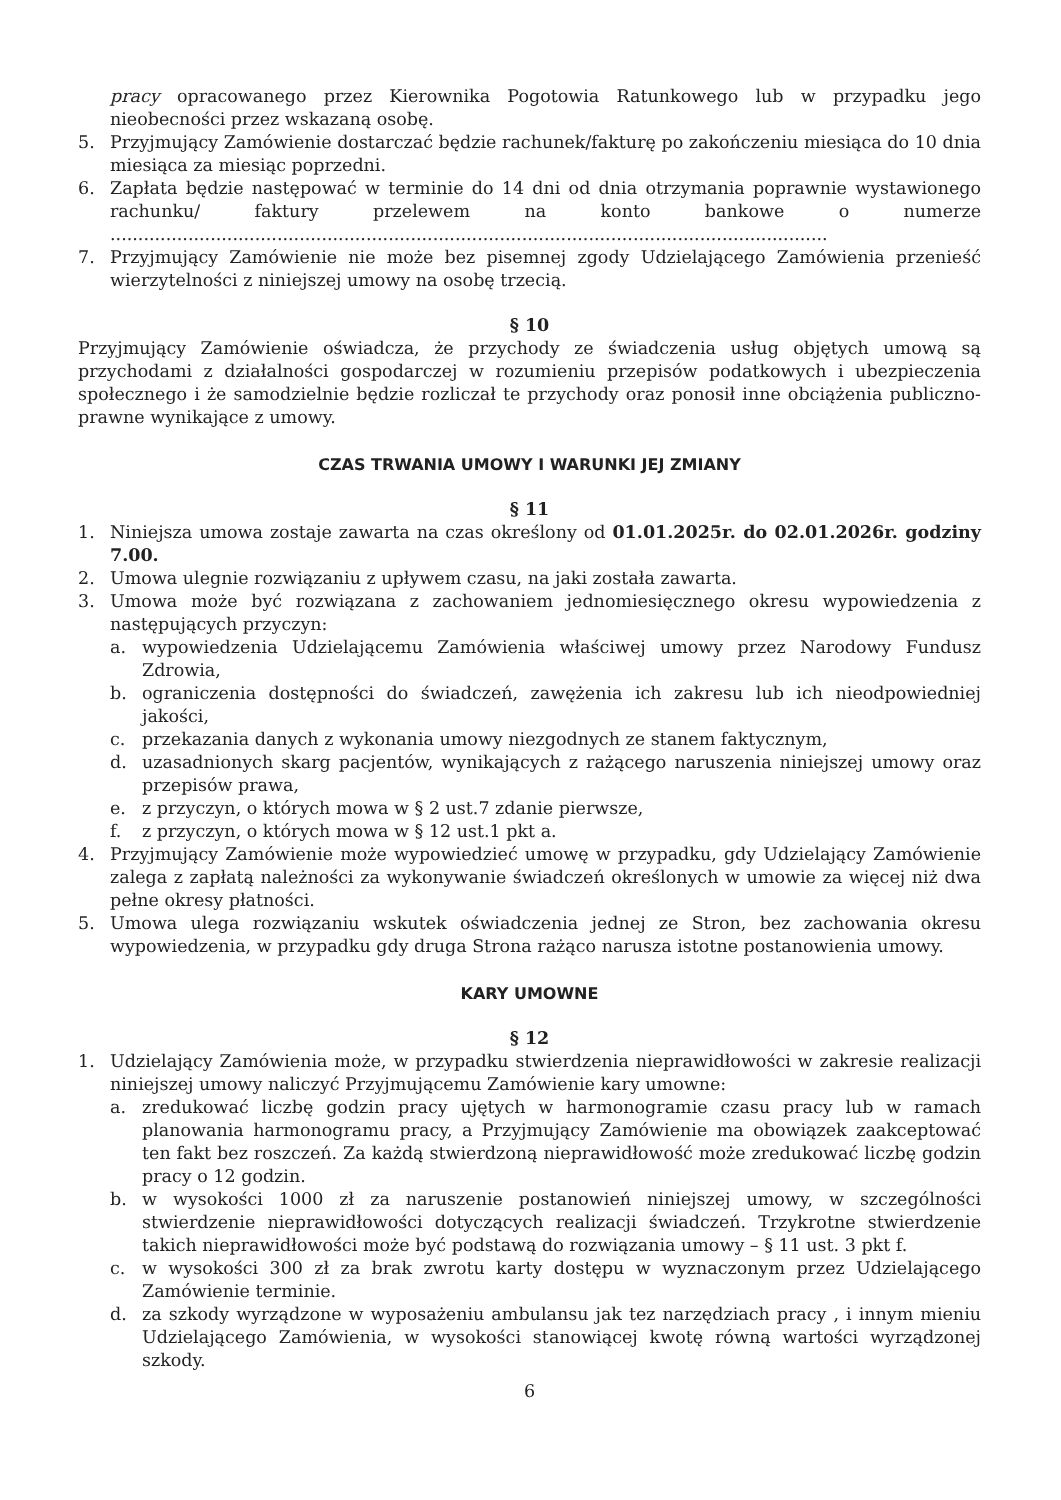pracy opracowanego przez Kierownika Pogotowia Ratunkowego lub w przypadku jego nieobecności przez wskazaną osobę.
5. Przyjmujący Zamówienie dostarczać będzie rachunek/fakturę po zakończeniu miesiąca do 10 dnia miesiąca za miesiąc poprzedni.
6. Zapłata będzie następować w terminie do 14 dni od dnia otrzymania poprawnie wystawionego rachunku/ faktury przelewem na konto bankowe o numerze .................................................................................................................................
7. Przyjmujący Zamówienie nie może bez pisemnej zgody Udzielającego Zamówienia przenieść wierzytelności z niniejszej umowy na osobę trzecią.
§ 10
Przyjmujący Zamówienie oświadcza, że przychody ze świadczenia usług objętych umową są przychodami z działalności gospodarczej w rozumieniu przepisów podatkowych i ubezpieczenia społecznego i że samodzielnie będzie rozliczał te przychody oraz ponosił inne obciążenia publiczno-prawne wynikające z umowy.
CZAS TRWANIA UMOWY I WARUNKI JEJ ZMIANY
§ 11
1. Niniejsza umowa zostaje zawarta na czas określony od 01.01.2025r. do 02.01.2026r. godziny 7.00.
2. Umowa ulegnie rozwiązaniu z upływem czasu, na jaki została zawarta.
3. Umowa może być rozwiązana z zachowaniem jednomiesięcznego okresu wypowiedzenia z następujących przyczyn:
a. wypowiedzenia Udzielającemu Zamówienia właściwej umowy przez Narodowy Fundusz Zdrowia,
b. ograniczenia dostępności do świadczeń, zawężenia ich zakresu lub ich nieodpowiedniej jakości,
c. przekazania danych z wykonania umowy niezgodnych ze stanem faktycznym,
d. uzasadnionych skarg pacjentów, wynikających z rażącego naruszenia niniejszej umowy oraz przepisów prawa,
e. z przyczyn, o których mowa w § 2 ust.7 zdanie pierwsze,
f. z przyczyn, o których mowa w § 12 ust.1 pkt a.
4. Przyjmujący Zamówienie może wypowiedzieć umowę w przypadku, gdy Udzielający Zamówienie zalega z zapłatą należności za wykonywanie świadczeń określonych w umowie za więcej niż dwa pełne okresy płatności.
5. Umowa ulega rozwiązaniu wskutek oświadczenia jednej ze Stron, bez zachowania okresu wypowiedzenia, w przypadku gdy druga Strona rażąco narusza istotne postanowienia umowy.
KARY UMOWNE
§ 12
1. Udzielający Zamówienia może, w przypadku stwierdzenia nieprawidłowości w zakresie realizacji niniejszej umowy naliczyć Przyjmującemu Zamówienie kary umowne:
a. zredukować liczbę godzin pracy ujętych w harmonogramie czasu pracy lub w ramach planowania harmonogramu pracy, a Przyjmujący Zamówienie ma obowiązek zaakceptować ten fakt bez roszczeń. Za każdą stwierdzoną nieprawidłowość może zredukować liczbę godzin pracy o 12 godzin.
b. w wysokości 1000 zł za naruszenie postanowień niniejszej umowy, w szczególności stwierdzenie nieprawidłowości dotyczących realizacji świadczeń. Trzykrotne stwierdzenie takich nieprawidłowości może być podstawą do rozwiązania umowy – § 11 ust. 3 pkt f.
c. w wysokości 300 zł za brak zwrotu karty dostępu w wyznaczonym przez Udzielającego Zamówienie terminie.
d. za szkody wyrządzone w wyposażeniu ambulansu jak tez narzędziach pracy , i innym mieniu Udzielającego Zamówienia, w wysokości stanowiącej kwotę równą wartości wyrządzonej szkody.
6